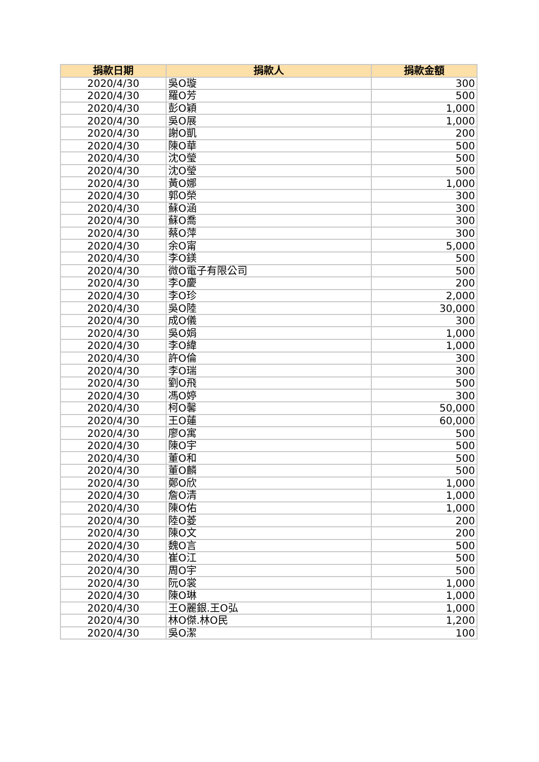| 捐款日期 | 捐款人 | 捐款金額 |
| --- | --- | --- |
| 2020/4/30 | 吳O璇 | 300 |
| 2020/4/30 | 羅O芳 | 500 |
| 2020/4/30 | 彭O穎 | 1,000 |
| 2020/4/30 | 吳O展 | 1,000 |
| 2020/4/30 | 謝O凱 | 200 |
| 2020/4/30 | 陳O華 | 500 |
| 2020/4/30 | 沈O瑩 | 500 |
| 2020/4/30 | 沈O瑩 | 500 |
| 2020/4/30 | 黃O娜 | 1,000 |
| 2020/4/30 | 郭O榮 | 300 |
| 2020/4/30 | 蘇O涵 | 300 |
| 2020/4/30 | 蘇O喬 | 300 |
| 2020/4/30 | 蔡O萍 | 300 |
| 2020/4/30 | 余O甯 | 5,000 |
| 2020/4/30 | 李O鎂 | 500 |
| 2020/4/30 | 微O電子有限公司 | 500 |
| 2020/4/30 | 李O慶 | 200 |
| 2020/4/30 | 李O珍 | 2,000 |
| 2020/4/30 | 吳O陸 | 30,000 |
| 2020/4/30 | 成O儀 | 300 |
| 2020/4/30 | 吳O娟 | 1,000 |
| 2020/4/30 | 李O緯 | 1,000 |
| 2020/4/30 | 許O倫 | 300 |
| 2020/4/30 | 李O瑞 | 300 |
| 2020/4/30 | 劉O飛 | 500 |
| 2020/4/30 | 馮O婷 | 300 |
| 2020/4/30 | 柯O馨 | 50,000 |
| 2020/4/30 | 王O蓮 | 60,000 |
| 2020/4/30 | 廖O寓 | 500 |
| 2020/4/30 | 陳O宇 | 500 |
| 2020/4/30 | 董O和 | 500 |
| 2020/4/30 | 董O麟 | 500 |
| 2020/4/30 | 鄭O欣 | 1,000 |
| 2020/4/30 | 詹O清 | 1,000 |
| 2020/4/30 | 陳O佑 | 1,000 |
| 2020/4/30 | 陸O菱 | 200 |
| 2020/4/30 | 陳O文 | 200 |
| 2020/4/30 | 魏O言 | 500 |
| 2020/4/30 | 崔O江 | 500 |
| 2020/4/30 | 周O宇 | 500 |
| 2020/4/30 | 阮O裳 | 1,000 |
| 2020/4/30 | 陳O琳 | 1,000 |
| 2020/4/30 | 王O麗銀.王O弘 | 1,000 |
| 2020/4/30 | 林O傑.林O民 | 1,200 |
| 2020/4/30 | 吳O潔 | 100 |